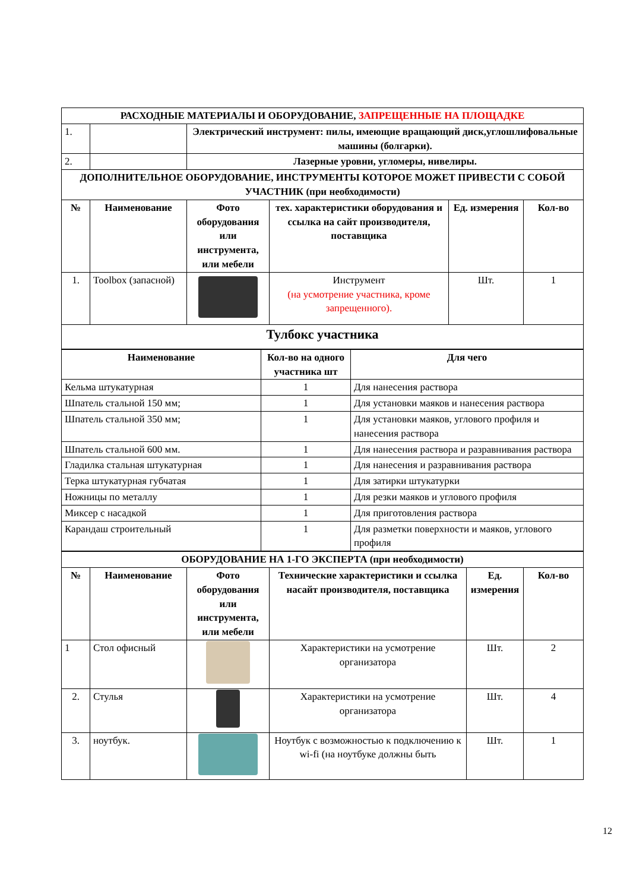| РАСХОДНЫЕ МАТЕРИАЛЫ И ОБОРУДОВАНИЕ, ЗАПРЕЩЕННЫЕ НА ПЛОЩАДКЕ | | | | | |
| 1. | | Электрический инструмент: пилы, имеющие вращающий диск,углошлифовальные машины (болгарки). | | | |
| 2. | | Лазерные уровни, угломеры, нивелиры. | | | |
| ДОПОЛНИТЕЛЬНОЕ ОБОРУДОВАНИЕ, ИНСТРУМЕНТЫ КОТОРОЕ МОЖЕТ ПРИВЕСТИ С СОБОЙ УЧАСТНИК (при необходимости) | | | | | |
| № | Наименование | Фото оборудования или инструмента, или мебели | тех. характеристики оборудования и ссылка на сайт производителя, поставщика | Ед. измерения | Кол-во |
| 1. | Toolbox (запасной) | | Инструмент (на усмотрение участника, кроме запрещенного). | Шт. | 1 |
| Тулбокс участника | | | | | |
| Наименование | Кол-во на одного участника шт | Для чего |
| --- | --- | --- |
| Кельма штукатурная | 1 | Для нанесения раствора |
| Шпатель стальной 150 мм; | 1 | Для установки маяков и нанесения раствора |
| Шпатель стальной 350 мм; | 1 | Для установки маяков, углового профиля и нанесения раствора |
| Шпатель стальной 600 мм. | 1 | Для нанесения раствора и разравнивания раствора |
| Гладилка стальная штукатурная | 1 | Для нанесения и разравнивания раствора |
| Терка штукатурная губчатая | 1 | Для затирки штукатурки |
| Ножницы по металлу | 1 | Для резки маяков и углового профиля |
| Миксер с насадкой | 1 | Для приготовления раствора |
| Карандаш строительный | 1 | Для разметки поверхности и маяков, углового профиля |
| ОБОРУДОВАНИЕ НА 1-ГО ЭКСПЕРТА (при необходимости) | | | | | |
| № | Наименование | Фото оборудования или инструмента, или мебели | Технические характеристики и ссылка насайт производителя, поставщика | Ед. измерения | Кол-во |
| 1 | Стол офисный | | Характеристики на усмотрение организатора | Шт. | 2 |
| 2. | Стулья | | Характеристики на усмотрение организатора | Шт. | 4 |
| 3. | ноутбук. | | Ноутбук с возможностью к подключению к wi-fi (на ноутбуке должны быть | Шт. | 1 |
12